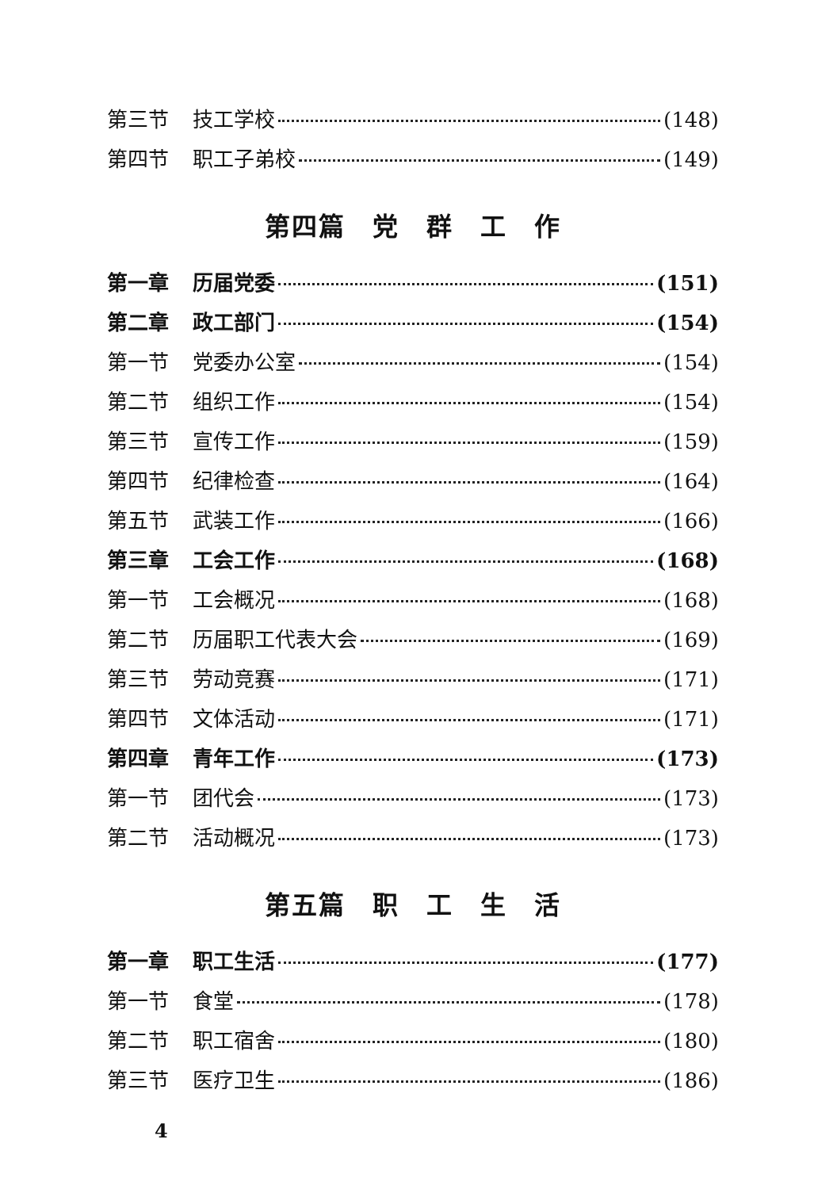第三节 技工学校 (148)
第四节 职工子弟校 (149)
第四篇　党　群　工　作
第一章 历届党委 (151)
第二章 政工部门 (154)
第一节 党委办公室 (154)
第二节 组织工作 (154)
第三节 宣传工作 (159)
第四节 纪律检查 (164)
第五节 武装工作 (166)
第三章 工会工作 (168)
第一节 工会概况 (168)
第二节 历届职工代表大会 (169)
第三节 劳动竞赛 (171)
第四节 文体活动 (171)
第四章 青年工作 (173)
第一节 团代会 (173)
第二节 活动概况 (173)
第五篇　职　工　生　活
第一章 职工生活 (177)
第一节 食堂 (178)
第二节 职工宿舍 (180)
第三节 医疗卫生 (186)
4